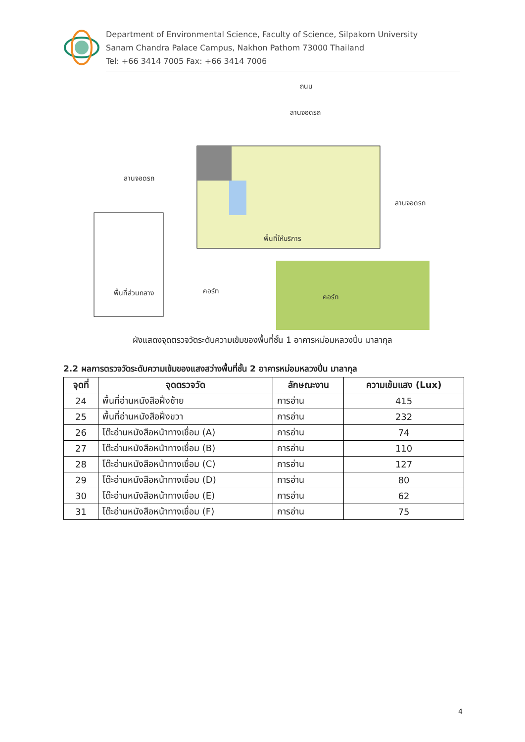Department of Environmental Science, Faculty of Science, Silpakorn University
Sanam Chandra Palace Campus, Nakhon Pathom 73000 Thailand
Tel: +66 3414 7005 Fax: +66 3414 7006
ถนน
ลานจอดรถ
ลานจอดรถ
ลานจอดรถ
พื้นที่ให้บริการ
พื้นที่ส่วนกลาง
คอร์ท
คอร์ท
ผังแสดงจุดตรวจวัดระดับความเข้มของพื้นที่ชั้น 1 อาคารหม่อมหลวงปิ่น มาลากุล
2.2 ผลการตรวจวัดระดับความเข้มของแสงสว่างพื้นที่ชั้น 2 อาคารหม่อมหลวงปิ่น มาลากุล
| จุดที่ | จุดตรวจวัด | ลักษณะงาน | ความเข้มแสง (Lux) |
| --- | --- | --- | --- |
| 24 | พื้นที่อ่านหนังสือฝั่งซ้าย | การอ่าน | 415 |
| 25 | พื้นที่อ่านหนังสือฝั่งขวา | การอ่าน | 232 |
| 26 | โต๊ะอ่านหนังสือหน้าทางเชื่อม (A) | การอ่าน | 74 |
| 27 | โต๊ะอ่านหนังสือหน้าทางเชื่อม (B) | การอ่าน | 110 |
| 28 | โต๊ะอ่านหนังสือหน้าทางเชื่อม (C) | การอ่าน | 127 |
| 29 | โต๊ะอ่านหนังสือหน้าทางเชื่อม (D) | การอ่าน | 80 |
| 30 | โต๊ะอ่านหนังสือหน้าทางเชื่อม (E) | การอ่าน | 62 |
| 31 | โต๊ะอ่านหนังสือหน้าทางเชื่อม (F) | การอ่าน | 75 |
4